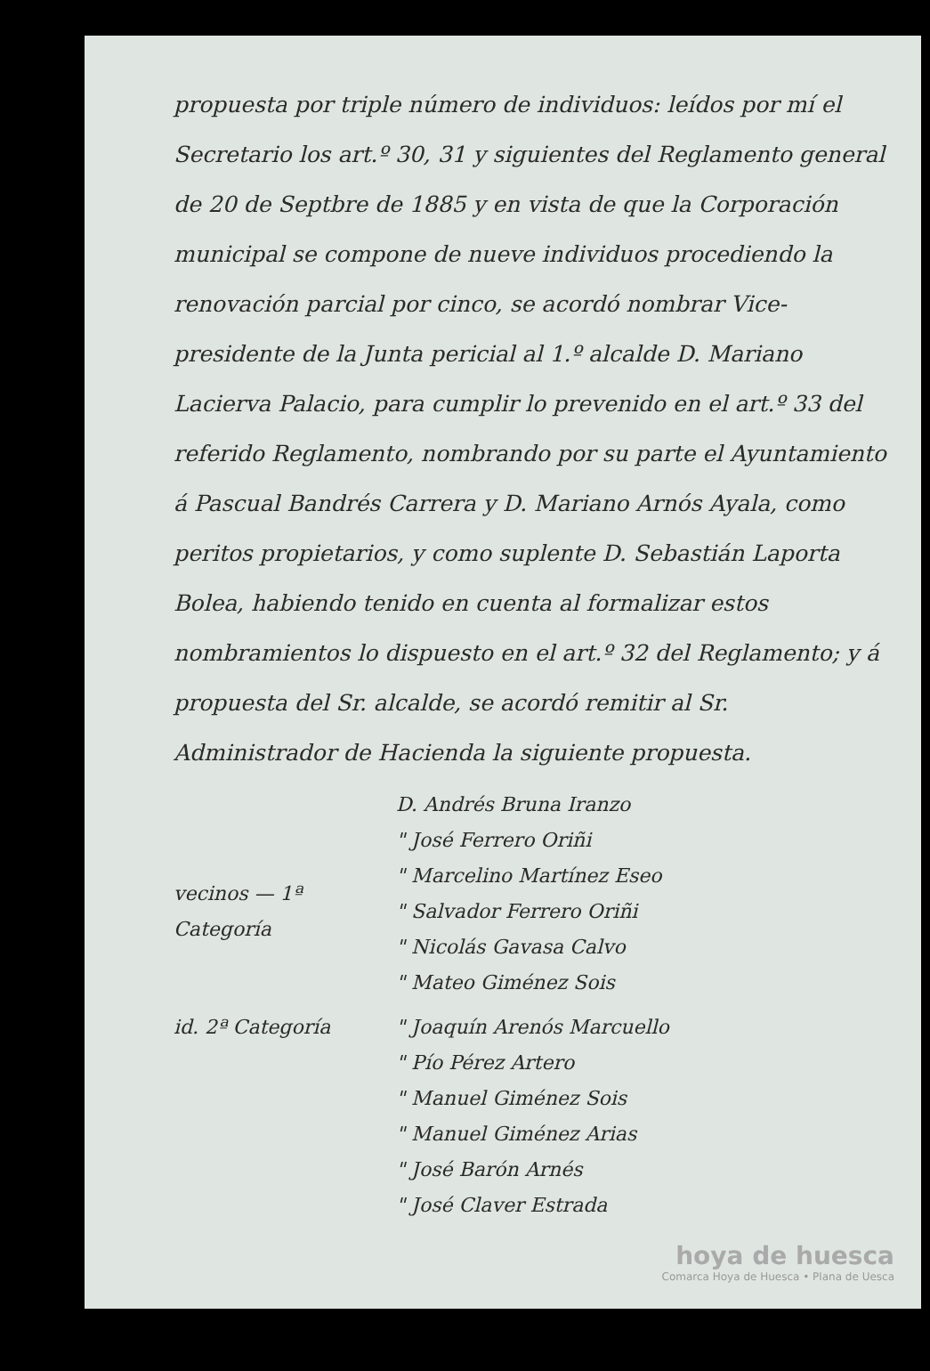propuesta por triple número de individuos: leídos por mí el Secretario los art.º 30, 31 y siguientes del Reglamento general de 20 de Septbre de 1885 y en vista de que la Corporación municipal se compone de nueve individuos procediendo la renovación parcial por cinco, se acordó nombrar Vice-presidente de la Junta pericial al 1.º alcalde D. Mariano Lacierva Palacio, para cumplir lo prevenido en el art.º 33 del referido Reglamento, nombrando por su parte el Ayuntamiento á Pascual Bandrés Carrera y D. Mariano Arnós Ayala, como peritos propietarios, y como suplente D. Sebastián Laporta Bolea, habiendo tenido en cuenta al formalizar estos nombramientos lo dispuesto en el art.º 32 del Reglamento; y á propuesta del Sr. alcalde, se acordó remitir al Sr. Administrador de Hacienda la siguiente propuesta.
vecinos — 1ª Categoría
D. Andrés Bruna Iranzo
" José Ferrero Oriñi
" Marcelino Martínez Eseo
" Salvador Ferrero Oriñi
" Nicolás Gavasa Calvo
" Mateo Giménez Sois
id. 2ª Categoría " Joaquín Arenós Marcuello
" Pío Pérez Artero
" Manuel Giménez Sois
" Manuel Giménez Arias
" José Barón Arnés
" José Claver Estrada
hoya de huesca
Comarca Hoya de Huesca • Plana de Uesca